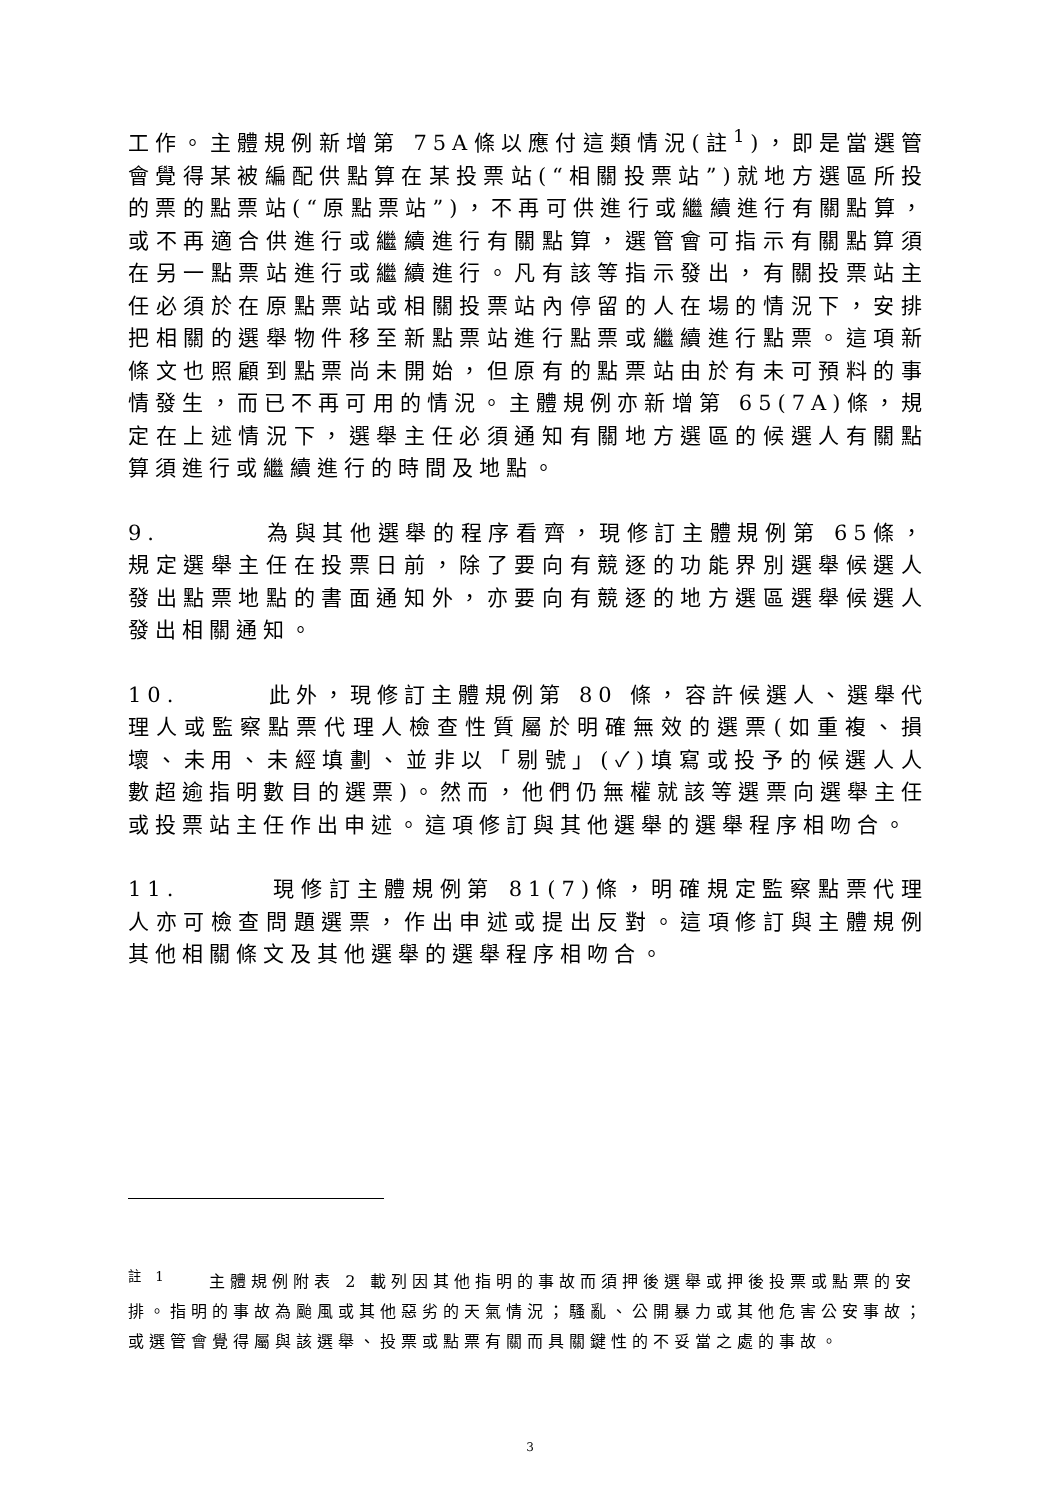工作。主體規例新增第 75A條以應付這類情況(註<sup>1</sup>)，即是當選管會覺得某被編配供點算在某投票站(“相關投票站”)就地方選區所投的票的點票站(“原點票站”)，不再可供進行或繼續進行有關點算，或不再適合供進行或繼續進行有關點算，選管會可指示有關點算須在另一點票站進行或繼續進行。凡有該等指示發出，有關投票站主任必須於在原點票站或相關投票站內停留的人在場的情況下，安排把相關的選舉物件移至新點票站進行點票或繼續進行點票。這項新條文也照顧到點票尚未開始，但原有的點票站由於有未可預料的事情發生，而已不再可用的情況。主體規例亦新增第 65(7A)條，規定在上述情況下，選舉主任必須通知有關地方選區的候選人有關點算須進行或繼續進行的時間及地點。
9. 為與其他選舉的程序看齊，現修訂主體規例第 65條，規定選舉主任在投票日前，除了要向有競逐的功能界別選舉候選人發出點票地點的書面通知外，亦要向有競逐的地方選區選舉候選人發出相關通知。
10. 此外，現修訂主體規例第 80 條，容許候選人、選舉代理人或監察點票代理人檢查性質屬於明確無效的選票(如重複、損壞、未用、未經填劃、並非以「剔號」(✓)填寫或投予的候選人人數超逾指明數目的選票)。然而，他們仍無權就該等選票向選舉主任或投票站主任作出申述。這項修訂與其他選舉的選舉程序相吻合。
11. 現修訂主體規例第 81(7)條，明確規定監察點票代理人亦可檢查問題選票，作出申述或提出反對。這項修訂與主體規例其他相關條文及其他選舉的選舉程序相吻合。
<sup>註 1</sup> 主體規例附表 2 載列因其他指明的事故而須押後選舉或押後投票或點票的安排。指明的事故為颱風或其他惡劣的天氣情況；騷亂、公開暴力或其他危害公安事故；或選管會覺得屬與該選舉、投票或點票有關而具關鍵性的不妥當之處的事故。
3